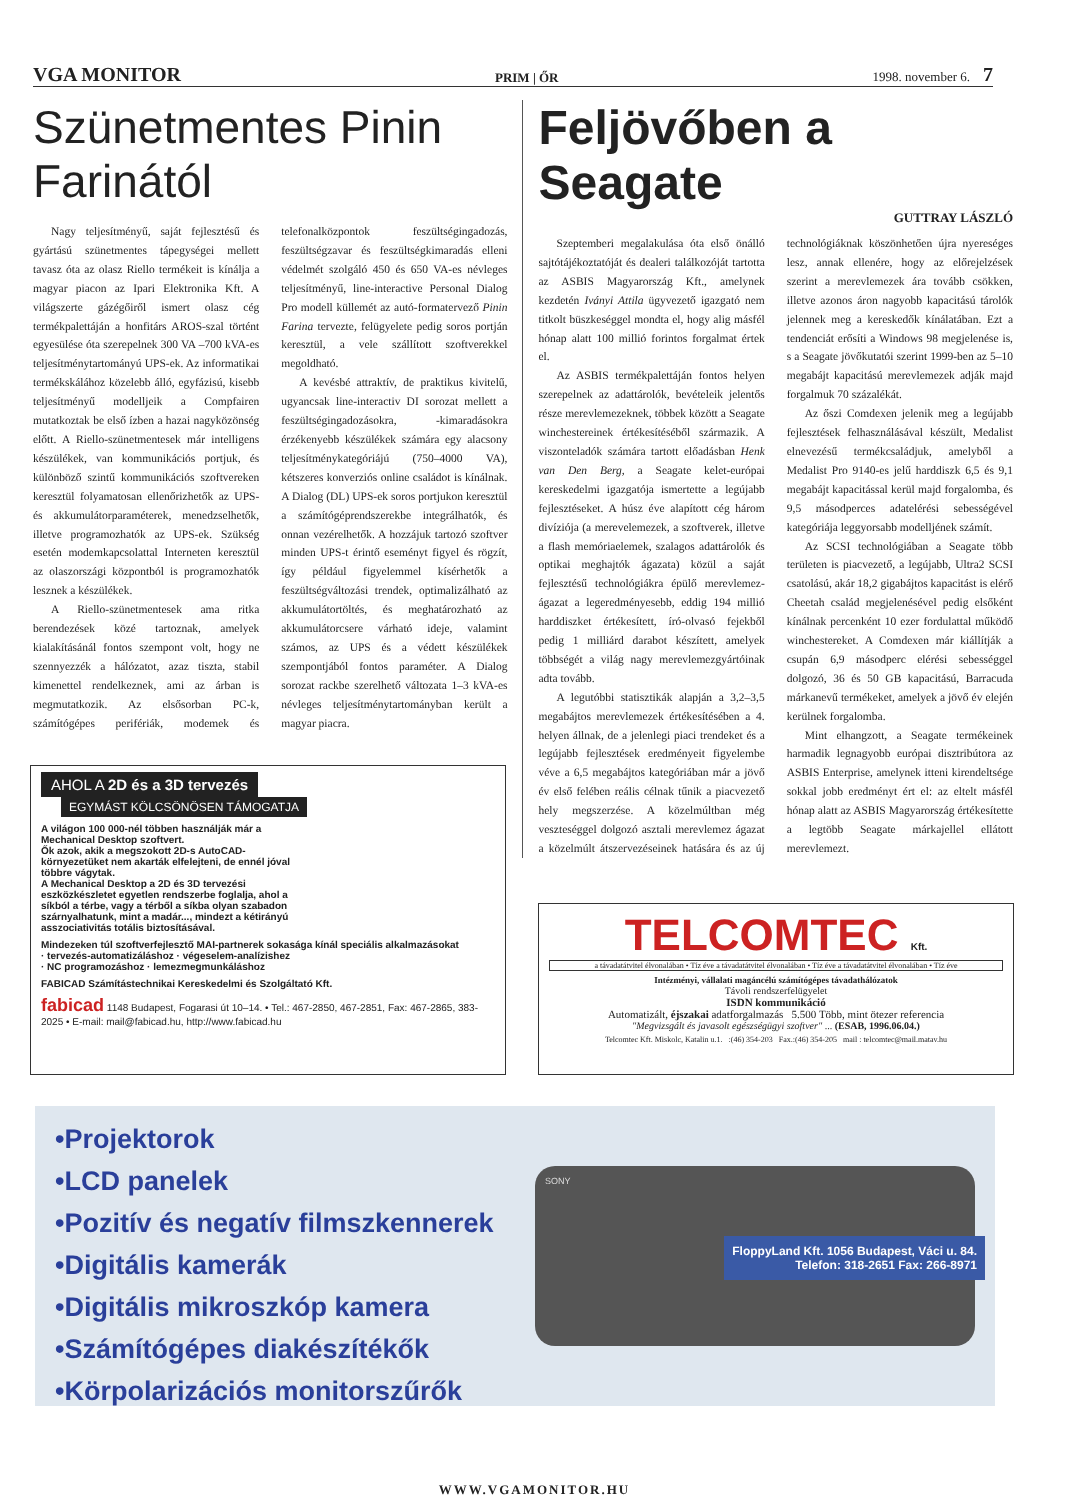VGA MONITOR PRIM | ŐR 1998. november 6. 7
Szünetmentes Pinin Farinától
Nagy teljesítményű, saját fejlesztésű és gyártású szünetmentes tápegységei mellett tavasz óta az olasz Riello termékeit is kínálja a magyar piacon az Ipari Elektronika Kft. A világszerte gázégőiről ismert olasz cég termékpalettáján a honfitárs AROS-szal történt egyesülése óta szerepelnek 300 VA –700 kVA-es teljesítménytartományú UPS-ek. Az informatikai termékskálához közelebb álló, egyfázisú, kisebb teljesítményű modelljeik a Compfairen mutatkoztak be első ízben a hazai nagyközönség előtt. A Riello-szünetmentesek már intelligens készülékek, van kommunikációs portjuk, és különböző szintű kommunikációs szoftvereken keresztül folyamatosan ellenőrizhetők az UPS- és akkumulátorparaméterek, menedzselhetők, illetve programozhatók az UPS-ek. Szükség esetén modemkapcsolattal Interneten keresztül az olaszországi központból is programozhatók lesznek a készülékek.
A Riello-szünetmentesek ama ritka berendezések közé tartoznak, amelyek kialakításánál fontos szempont volt, hogy ne szennyezzék a hálózatot, azaz tiszta, stabil kimenettel rendelkeznek, ami az árban is megmutatkozik. Az elsősorban PC-k, számítógépes perifériák, modemek és telefonalközpontok feszültségingadozás, feszültségzavar és feszültségkimaradás elleni védelmét szolgáló 450 és 650 VA-es névleges teljesítményű, line-interactive Personal Dialog Pro modell küllemét az autó-formatervező Pinin Farina tervezte, felügyelete pedig soros portján keresztül, a vele szállított szoftverekkel megoldható.
A kevésbé attraktív, de praktikus kivitelű, ugyancsak line-interactiv DI sorozat mellett a feszültségingadozásokra, -kimaradásokra érzékenyebb készülékek számára egy alacsony teljesítménykategóriájú (750–4000 VA), kétszeres konverziós online családot is kínálnak. A Dialog (DL) UPS-ek soros portjukon keresztül a számítógéprendszerekbe integrálhatók, és onnan vezérelhetők. A hozzájuk tartozó szoftver minden UPS-t érintő eseményt figyel és rögzít, így például figyelemmel kísérhetők a feszültségváltozási trendek, optimalizálható az akkumulátortöltés, és meghatározható az akkumulátorcsere várható ideje, valamint számos, az UPS és a védett készülékek szempontjából fontos paraméter. A Dialog sorozat rackbe szerelhető változata 1–3 kVA-es névleges teljesítménytartományban került a magyar piacra.
Feljövőben a Seagate
GUTTRAY LÁSZLÓ
Szeptemberi megalakulása óta első önálló sajtótájékoztatóját és dealeri találkozóját tartotta az ASBIS Magyarország Kft., amelynek kezdetén Iványi Attila ügyvezető igazgató nem titkolt büszkeséggel mondta el, hogy alig másfél hónap alatt 100 millió forintos forgalmat értek el.
Az ASBIS termékpalettáján fontos helyen szerepelnek az adattárolók, bevételeik jelentős része merevlemezeknek, többek között a Seagate winchestereinek értékesítéséből származik. A viszonteladók számára tartott előadásban Henk van Den Berg, a Seagate kelet-európai kereskedelmi igazgatója ismertette a legújabb fejlesztéseket. A húsz éve alapított cég három divíziója (a merevelemezek, a szoftverek, illetve a flash memóriaelemek, szalagos adattárolók és optikai meghajtók ágazata) közül a saját fejlesztésű technológiákra épülő merevlemez-ágazat a legeredményesebb, eddig 194 millió harddiszket értékesített, író-olvasó fejekből pedig 1 milliárd darabot készített, amelyek többségét a világ nagy merevlemezgyártóinak adta tovább.
A legutóbbi statisztikák alapján a 3,2–3,5 megabájtos merevlemezek értékesítésében a 4. helyen állnak, de a jelenlegi piaci trendeket és a legújabb fejlesztések eredményeit figyelembe véve a 6,5 megabájtos kategóriában már a jövő év első felében reális célnak tűnik a piacvezető hely megszerzése. A közelmúltban még veszteséggel dolgozó asztali merevlemez ágazat a közelmúlt átszervezéseinek hatására és az új technológiáknak köszönhetően újra nyereséges lesz, annak ellenére, hogy az előrejelzések szerint a merevlemezek ára tovább csökken, illetve azonos áron nagyobb kapacitású tárolók jelennek meg a kereskedők kínálatában. Ezt a tendenciát erősíti a Windows 98 megjelenése is, s a Seagate jövőkutatói szerint 1999-ben az 5–10 megabájt kapacitású merevlemezek adják majd forgalmuk 70 százalékát.
Az őszi Comdexen jelenik meg a legújabb fejlesztések felhasználásával készült, Medalist elnevezésű termékcsaládjuk, amelyből a Medalist Pro 9140-es jelű harddiszk 6,5 és 9,1 megabájt kapacitással kerül majd forgalomba, és 9,5 másodperces adatelérési sebességével kategóriája leggyorsabb modelljének számít.
Az SCSI technológiában a Seagate több területen is piacvezető, a legújabb, Ultra2 SCSI csatolású, akár 18,2 gigabájtos kapacitást is elérő Cheetah család megjelenésével pedig elsőként kínálnak percenként 10 ezer fordulattal működő winchestereket. A Comdexen már kiállítják a csupán 6,9 másodperc elérési sebességgel dolgozó, 36 és 50 GB kapacitású, Barracuda márkanevű termékeket, amelyek a jövő év elején kerülnek forgalomba.
Mint elhangzott, a Seagate termékeinek harmadik legnagyobb európai disztribútora az ASBIS Enterprise, amelynek itteni kirendeltsége sokkal jobb eredményt ért el: az eltelt másfél hónap alatt az ASBIS Magyarország értékesítette a legtöbb Seagate márkajellel ellátott merevlemezt.
AHOL A 2D és a 3D tervezés
EGYMÁST KÖLCSÖNÖSEN TÁMOGATJA
A világon 100 000-nél többen használják már a Mechanical Desktop szoftvert.
Ők azok, akik a megszokott 2D-s AutoCAD-környezetüket nem akarták elfelejteni, de ennél jóval többre vágytak.
A Mechanical Desktop a 2D és 3D tervezési eszközkészletet egyetlen rendszerbe foglalja, ahol a síkból a térbe, vagy a térből a síkba olyan szabadon szárnyalhatunk, mint a madár..., mindezt a kétirányú asszociativitás totális biztosításával.
Mindezeken túl szoftverfejlesztő MAI-partnerek sokasága kínál speciális alkalmazásokat
· tervezés-automatizáláshoz · végeselem-analízishez
· NC programozáshoz · lemezmegmunkáláshoz
FABICAD Számítástechnikai Kereskedelmi és Szolgáltató Kft.
fabicad 1148 Budapest, Fogarasi út 10–14. • Tel.: 467-2850, 467-2851, Fax: 467-2865, 383-2025 • E-mail: mail@fabicad.hu, http://www.fabicad.hu
TELCOMTEC Kft.
a távadatátvitel élvonalában • Tíz éve a távadatátvitel élvonalában • Tíz éve a távadatátvitel élvonalában • Tíz éve
Intézményi, vállalati magáncélú számítógépes távadathálózatok
Távoli rendszerfelügyelet
ISDN kommunikáció
Automatizált, éjszakai adatforgalmazás 5.500 Több, mint ötezer referencia
"Megvizsgált és javasolt egészségügyi szoftver" ... (ESAB, 1996.06.04.)
Telcomtec Kft. Miskolc, Katalin u.1. :(46) 354-203 Fax.:(46) 354-205 mail : telcomtec@mail.matav.hu
•Projektorok
•LCD panelek
•Pozitív és negatív filmszkennerek
•Digitális kamerák
•Digitális mikroszkóp kamera
•Számítógépes diakészítékők
•Körpolarizációs monitorszűrők
SONY
FloppyLand Kft. 1056 Budapest, Váci u. 84.
Telefon: 318-2651 Fax: 266-8971
WWW.VGAMONITOR.HU